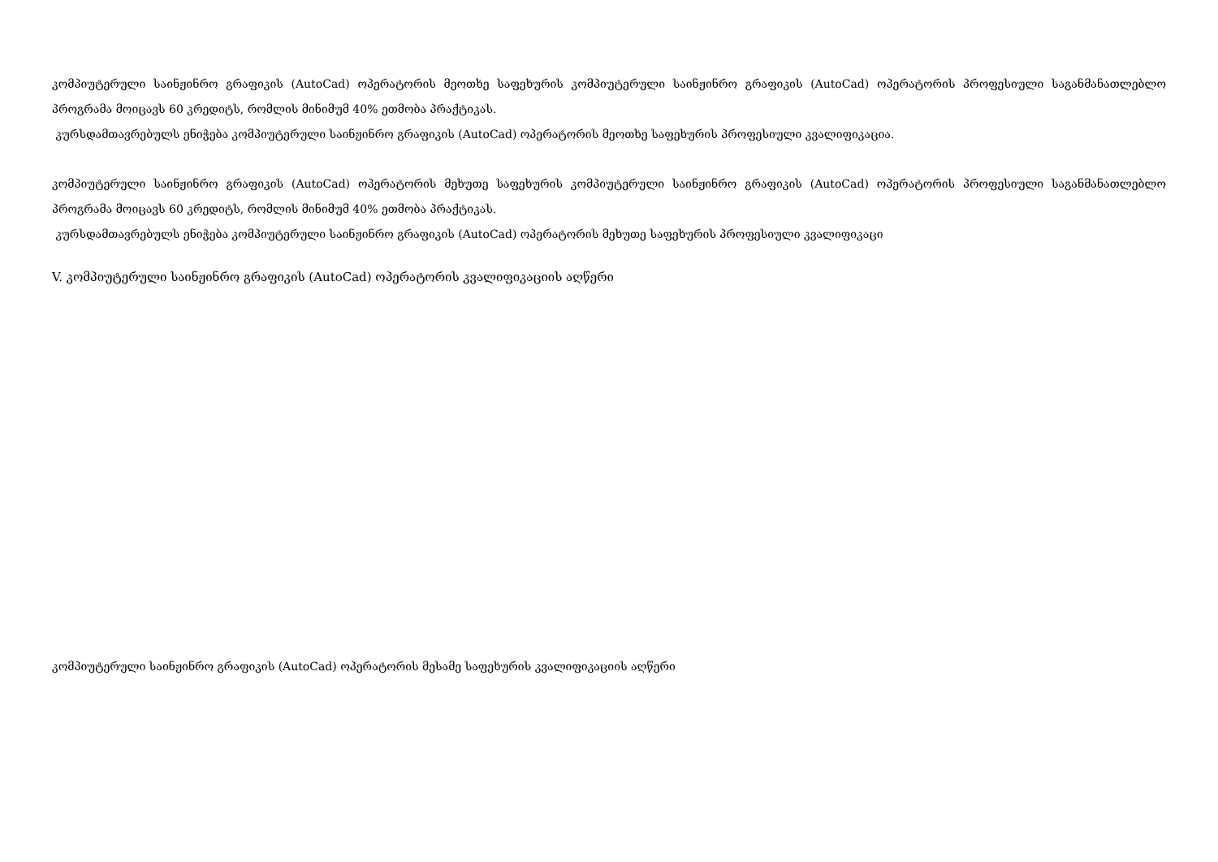კომპიუტერული საინჟინრო გრაფიკის (AutoCad) ოპერატორის მეოთხე საფეხურის კომპიუტერული საინჟინრო გრაფიკის (AutoCad) ოპერატორის პროფესიული საგანმანათლებლო პროგრამა მოიცავს 60 კრედიტს, რომლის მინიმუმ 40% ეთმობა პრაქტიკას.
კურსდამთავრებულს ენიჭება კომპიუტერული საინჟინრო გრაფიკის (AutoCad) ოპერატორის მეოთხე საფეხურის პროფესიული კვალიფიკაცია.
კომპიუტერული საინჟინრო გრაფიკის (AutoCad) ოპერატორის მეხუთე საფეხურის კომპიუტერული საინჟინრო გრაფიკის (AutoCad) ოპერატორის პროფესიული საგანმანათლებლო პროგრამა მოიცავს 60 კრედიტს, რომლის მინიმუმ 40% ეთმობა პრაქტიკას.
კურსდამთავრებულს ენიჭება კომპიუტერული საინჟინრო გრაფიკის (AutoCad) ოპერატორის მეხუთე საფეხურის პროფესიული კვალიფიკაცი
V. კომპიუტერული საინჟინრო გრაფიკის (AutoCad) ოპერატორის კვალიფიკაციის აღწერი
კომპიუტერული საინჟინრო გრაფიკის (AutoCad) ოპერატორის მესამე საფეხურის კვალიფიკაციის აღწერი